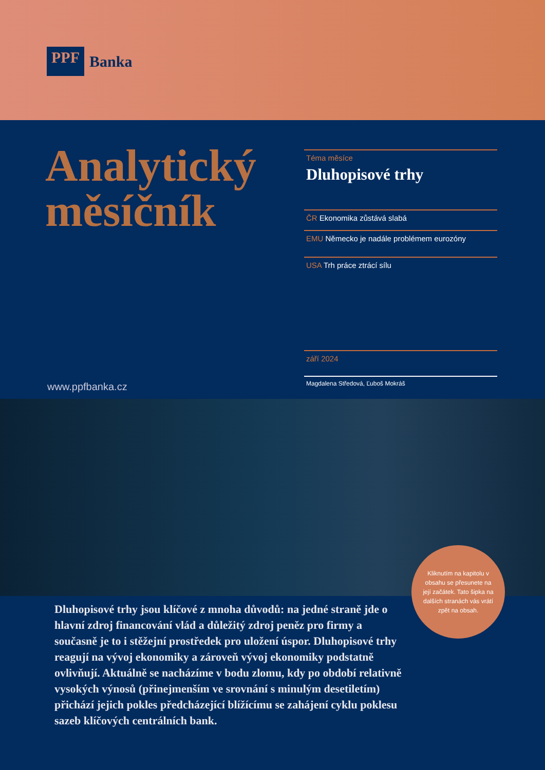PPF
Banka
Analytický
měsíčník
www.ppfbanka.cz
Téma měsíce
Dluhopisové trhy
ČR Ekonomika zůstává slabá
EMU Německo je nadále problémem eurozóny
USA Trh práce ztrácí sílu
září 2024
Magdalena Středová, Ľuboš Mokráš
Kliknutím na kapitolu v obsahu se přesunete na její začátek. Tato šipka na dalších stranách vás vrátí zpět na obsah.
Dluhopisové trhy jsou klíčové z mnoha důvodů: na jedné straně jde o hlavní zdroj financování vlád a důležitý zdroj peněz pro firmy a současně je to i stěžejní prostředek pro uložení úspor. Dluhopisové trhy reagují na vývoj ekonomiky a zároveň vývoj ekonomiky podstatně ovlivňují. Aktuálně se nacházíme v bodu zlomu, kdy po období relativně vysokých výnosů (přinejmenším ve srovnání s minulým desetiletím) přichází jejich pokles předcházející blížícímu se zahájení cyklu poklesu sazeb klíčových centrálních bank.